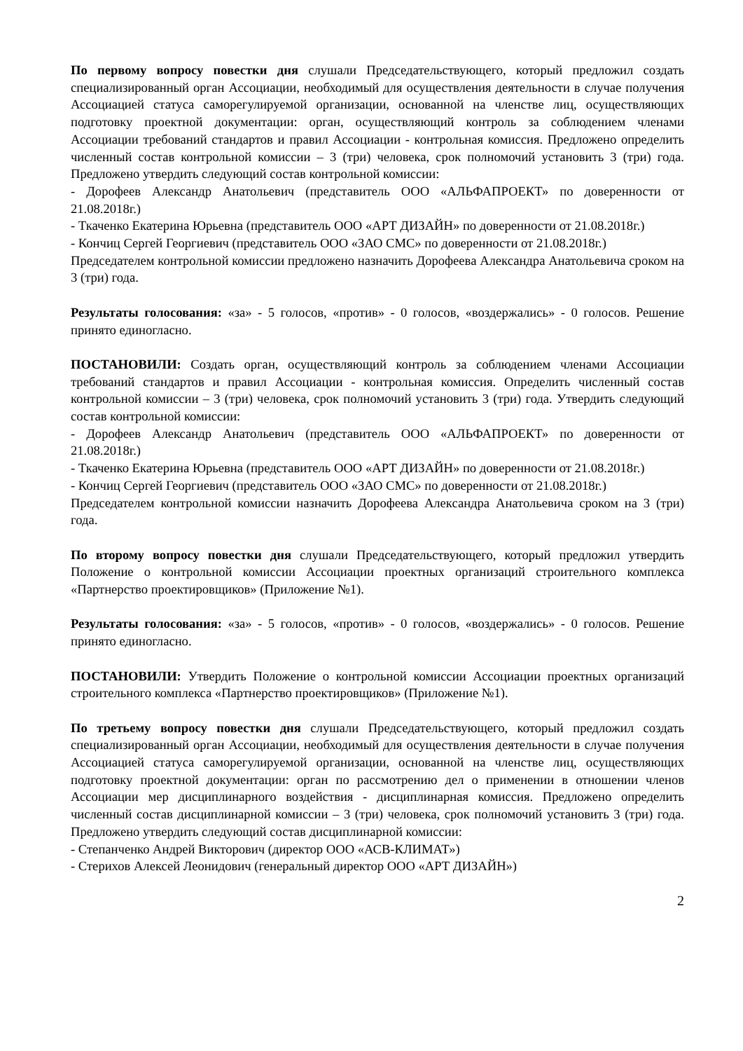По первому вопросу повестки дня слушали Председательствующего, который предложил создать специализированный орган Ассоциации, необходимый для осуществления деятельности в случае получения Ассоциацией статуса саморегулируемой организации, основанной на членстве лиц, осуществляющих подготовку проектной документации: орган, осуществляющий контроль за соблюдением членами Ассоциации требований стандартов и правил Ассоциации - контрольная комиссия. Предложено определить численный состав контрольной комиссии – 3 (три) человека, срок полномочий установить 3 (три) года. Предложено утвердить следующий состав контрольной комиссии:
- Дорофеев Александр Анатольевич (представитель ООО «АЛЬФАПРОЕКТ» по доверенности от 21.08.2018г.)
- Ткаченко Екатерина Юрьевна (представитель ООО «АРТ ДИЗАЙН» по доверенности от 21.08.2018г.)
- Кончиц Сергей Георгиевич (представитель ООО «ЗАО СМС» по доверенности от 21.08.2018г.)
Председателем контрольной комиссии предложено назначить Дорофеева Александра Анатольевича сроком на 3 (три) года.
Результаты голосования: «за» - 5 голосов, «против» - 0 голосов, «воздержались» - 0 голосов. Решение принято единогласно.
ПОСТАНОВИЛИ: Создать орган, осуществляющий контроль за соблюдением членами Ассоциации требований стандартов и правил Ассоциации - контрольная комиссия. Определить численный состав контрольной комиссии – 3 (три) человека, срок полномочий установить 3 (три) года. Утвердить следующий состав контрольной комиссии:
- Дорофеев Александр Анатольевич (представитель ООО «АЛЬФАПРОЕКТ» по доверенности от 21.08.2018г.)
- Ткаченко Екатерина Юрьевна (представитель ООО «АРТ ДИЗАЙН» по доверенности от 21.08.2018г.)
- Кончиц Сергей Георгиевич (представитель ООО «ЗАО СМС» по доверенности от 21.08.2018г.)
Председателем контрольной комиссии назначить Дорофеева Александра Анатольевича сроком на 3 (три) года.
По второму вопросу повестки дня слушали Председательствующего, который предложил утвердить Положение о контрольной комиссии Ассоциации проектных организаций строительного комплекса «Партнерство проектировщиков» (Приложение №1).
Результаты голосования: «за» - 5 голосов, «против» - 0 голосов, «воздержались» - 0 голосов. Решение принято единогласно.
ПОСТАНОВИЛИ: Утвердить Положение о контрольной комиссии Ассоциации проектных организаций строительного комплекса «Партнерство проектировщиков» (Приложение №1).
По третьему вопросу повестки дня слушали Председательствующего, который предложил создать специализированный орган Ассоциации, необходимый для осуществления деятельности в случае получения Ассоциацией статуса саморегулируемой организации, основанной на членстве лиц, осуществляющих подготовку проектной документации: орган по рассмотрению дел о применении в отношении членов Ассоциации мер дисциплинарного воздействия - дисциплинарная комиссия. Предложено определить численный состав дисциплинарной комиссии – 3 (три) человека, срок полномочий установить 3 (три) года. Предложено утвердить следующий состав дисциплинарной комиссии:
- Степанченко Андрей Викторович (директор ООО «АСВ-КЛИМАТ»)
- Стерихов Алексей Леонидович (генеральный директор ООО «АРТ ДИЗАЙН»)
2